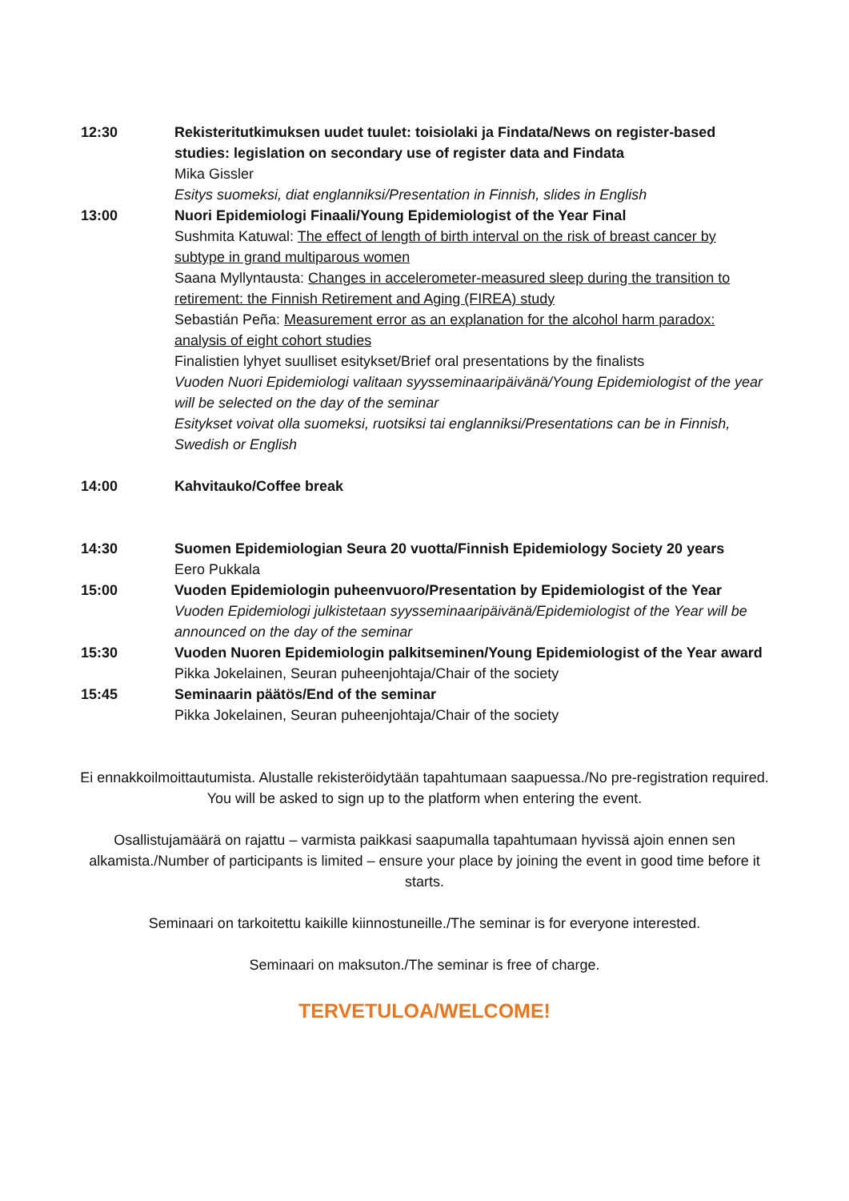12:30 Rekisteritutkimuksen uudet tuulet: toisiolaki ja Findata/News on register-based studies: legislation on secondary use of register data and Findata
Mika Gissler
Esitys suomeksi, diat englanniksi/Presentation in Finnish, slides in English
13:00 Nuori Epidemiologi Finaali/Young Epidemiologist of the Year Final
Sushmita Katuwal: The effect of length of birth interval on the risk of breast cancer by subtype in grand multiparous women
Saana Myllyntausta: Changes in accelerometer-measured sleep during the transition to retirement: the Finnish Retirement and Aging (FIREA) study
Sebastián Peña: Measurement error as an explanation for the alcohol harm paradox: analysis of eight cohort studies
Finalistien lyhyet suulliset esitykset/Brief oral presentations by the finalists
Vuoden Nuori Epidemiologi valitaan syysseminaaripäivänä/Young Epidemiologist of the year will be selected on the day of the seminar
Esitykset voivat olla suomeksi, ruotsiksi tai englanniksi/Presentations can be in Finnish, Swedish or English
14:00 Kahvitauko/Coffee break
14:30 Suomen Epidemiologian Seura 20 vuotta/Finnish Epidemiology Society 20 years
Eero Pukkala
15:00 Vuoden Epidemiologin puheenvuoro/Presentation by Epidemiologist of the Year
Vuoden Epidemiologi julkistetaan syysseminaaripäivänä/Epidemiologist of the Year will be announced on the day of the seminar
15:30 Vuoden Nuoren Epidemiologin palkitseminen/Young Epidemiologist of the Year award
Pikka Jokelainen, Seuran puheenjohtaja/Chair of the society
15:45 Seminaarin päätös/End of the seminar
Pikka Jokelainen, Seuran puheenjohtaja/Chair of the society
Ei ennakkoilmoittautumista. Alustalle rekisteröidytään tapahtumaan saapuessa./No pre-registration required. You will be asked to sign up to the platform when entering the event.
Osallistujamäärä on rajattu – varmista paikkasi saapumalla tapahtumaan hyvissä ajoin ennen sen alkamista./Number of participants is limited – ensure your place by joining the event in good time before it starts.
Seminaari on tarkoitettu kaikille kiinnostuneille./The seminar is for everyone interested.
Seminaari on maksuton./The seminar is free of charge.
TERVETULOA/WELCOME!